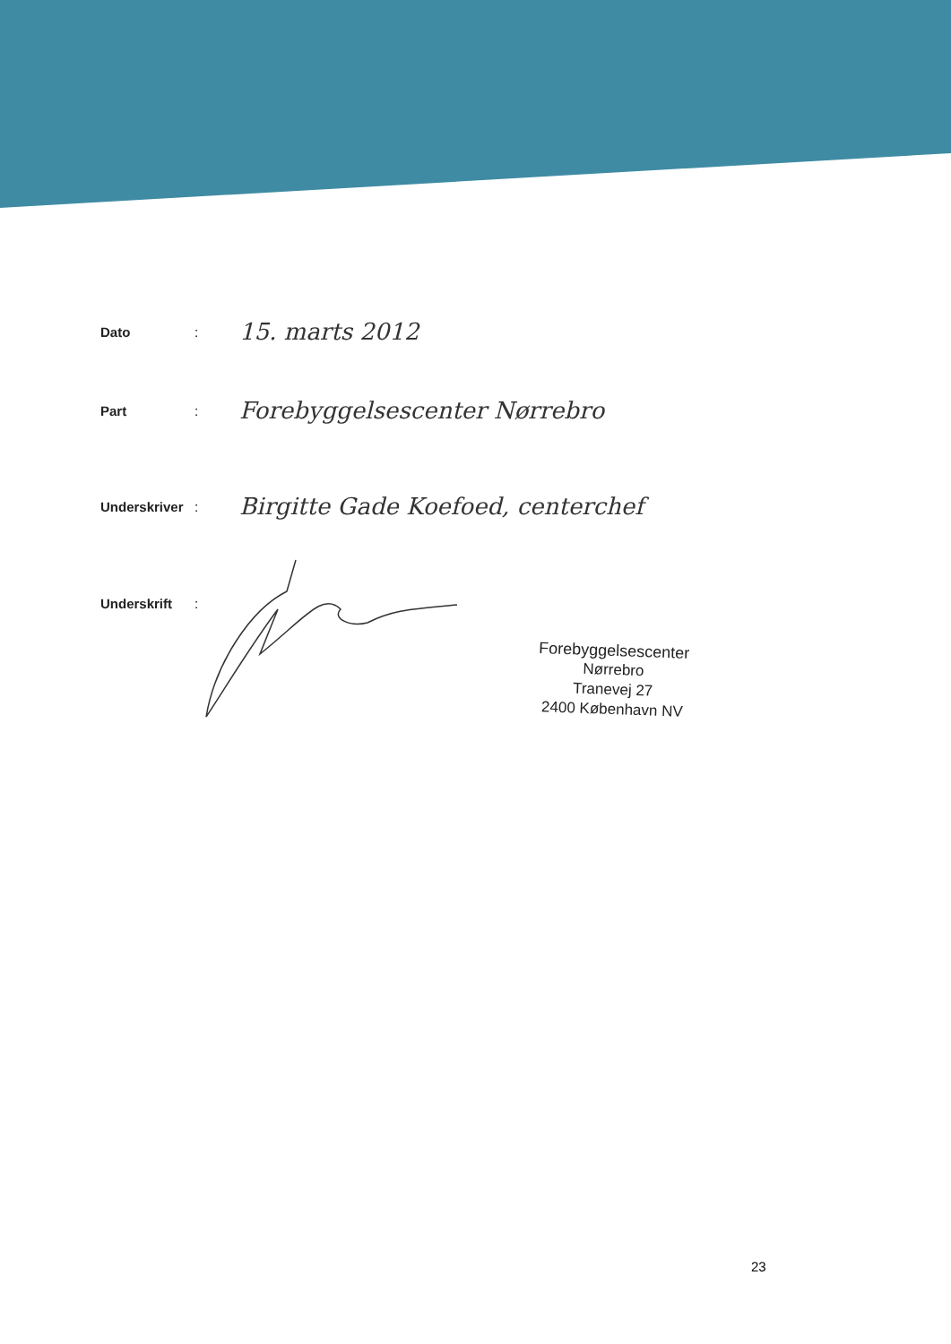Dato: 15. marts 2012
Part: Forebyggelsescenter Nørrebro
Underskriver: Birgitte Gade Koefoed, centerchef
Underskrift:
Forebyggelsescenter
Nørrebro
Tranevej 27
2400 København NV
23